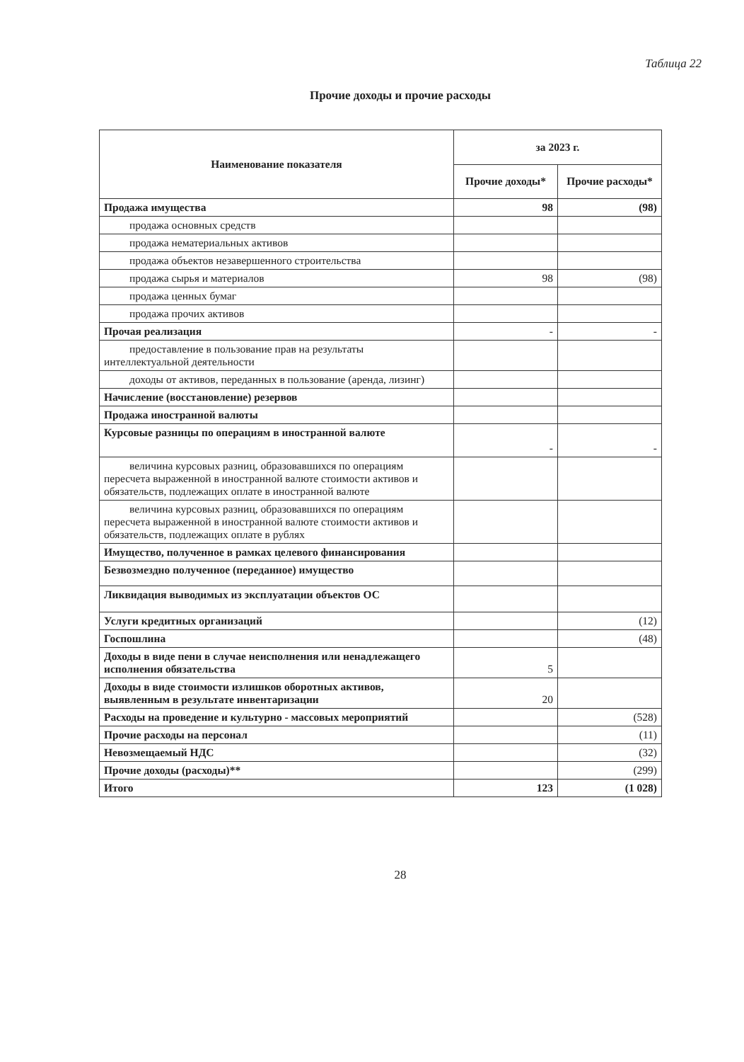Таблица 22
Прочие доходы и прочие расходы
| Наименование показателя | за 2023 г. | |
| --- | --- | --- |
| | Прочие доходы* | Прочие расходы* |
| Продажа имущества | 98 | (98) |
| продажа основных средств | | |
| продажа нематериальных активов | | |
| продажа объектов незавершенного строительства | | |
| продажа сырья и материалов | 98 | (98) |
| продажа ценных бумаг | | |
| продажа прочих активов | | |
| Прочая реализация | - | - |
| предоставление в пользование прав на результаты интеллектуальной деятельности | | |
| доходы от активов, переданных в пользование (аренда, лизинг) | | |
| Начисление (восстановление) резервов | | |
| Продажа иностранной валюты | | |
| Курсовые разницы по операциям в иностранной валюте | - | - |
| величина курсовых разниц, образовавшихся по операциям пересчета выраженной в иностранной валюте стоимости активов и обязательств, подлежащих оплате в иностранной валюте | | |
| величина курсовых разниц, образовавшихся по операциям пересчета выраженной в иностранной валюте стоимости активов и обязательств, подлежащих оплате в рублях | | |
| Имущество, полученное в рамках целевого финансирования | | |
| Безвозмездно полученное (переданное) имущество | | |
| Ликвидация выводимых из эксплуатации объектов ОС | | |
| Услуги кредитных организаций | | (12) |
| Госпошлина | | (48) |
| Доходы в виде пени в случае неисполнения или ненадлежащего исполнения обязательства | 5 | |
| Доходы в виде стоимости излишков оборотных активов, выявленным в результате инвентаризации | 20 | |
| Расходы на проведение и культурно - массовых мероприятий | | (528) |
| Прочие расходы на персонал | | (11) |
| Невозмещаемый НДС | | (32) |
| Прочие доходы (расходы)** | | (299) |
| Итого | 123 | (1 028) |
28